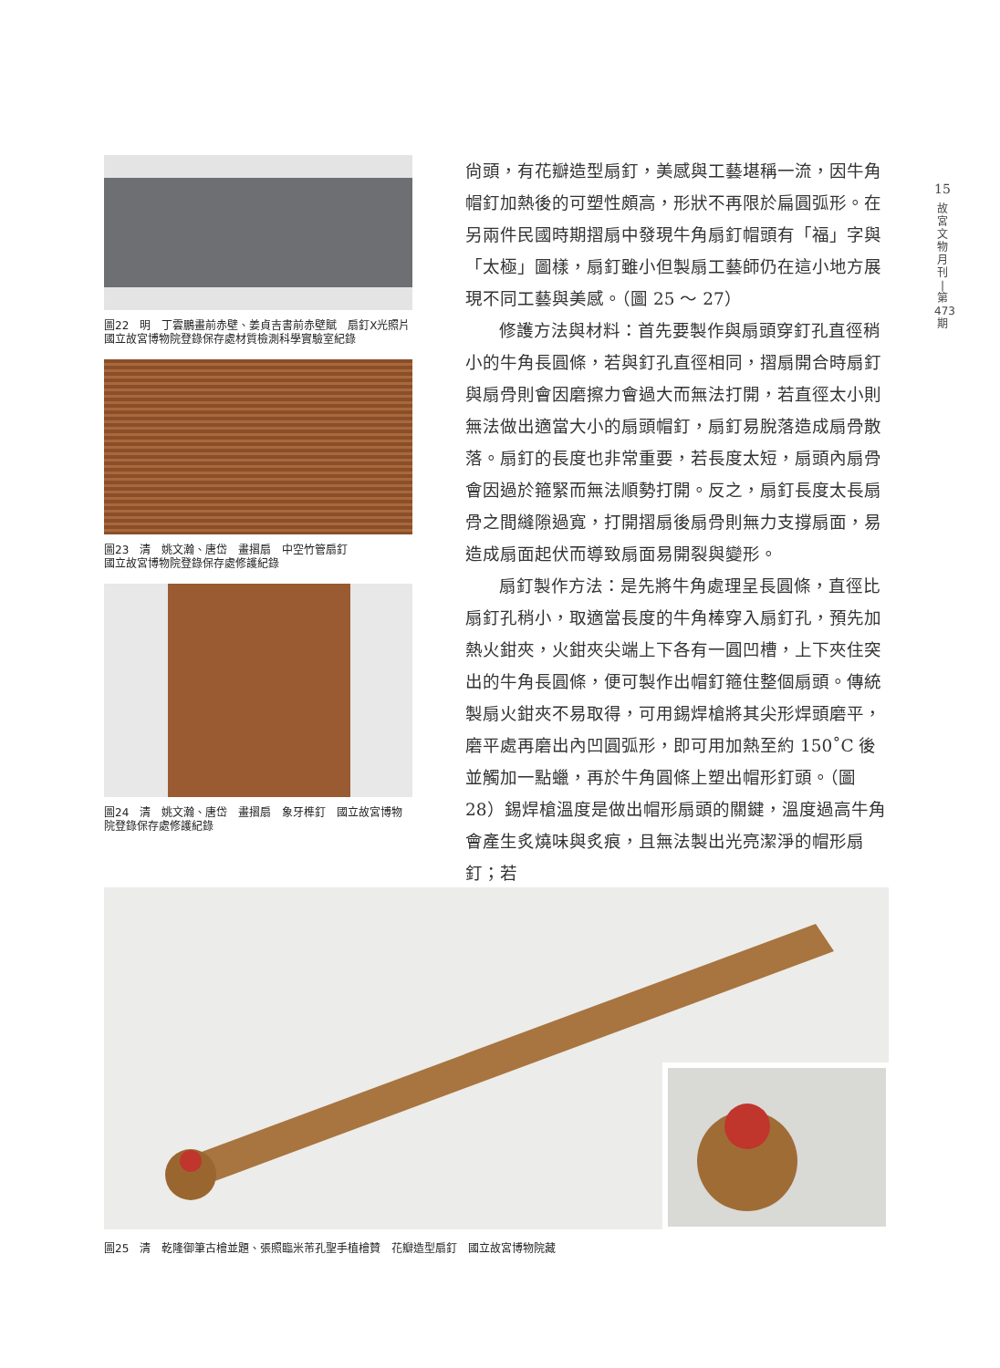15
故
宮
文
物
月
刊
|
第
473
期
圖22　明　丁雲鵬畫前赤壁、姜貞吉書前赤壁賦　扇釘X光照片　國立故宮博物院登錄保存處材質檢測科學實驗室紀錄
圖23　清　姚文瀚、唐岱　畫摺扇　中空竹管扇釘
國立故宮博物院登錄保存處修護紀錄
圖24　清　姚文瀚、唐岱　畫摺扇　象牙榫釘　國立故宮博物院登錄保存處修護紀錄
尙頭，有花瓣造型扇釘，美感與工藝堪稱一流，因牛角帽釘加熱後的可塑性頗高，形狀不再限於扁圓弧形。在另兩件民國時期摺扇中發現牛角扇釘帽頭有「福」字與「太極」圖樣，扇釘雖小但製扇工藝師仍在這小地方展現不同工藝與美感。（圖 25 ～ 27）
修護方法與材料：首先要製作與扇頭穿釘孔直徑稍小的牛角長圓條，若與釘孔直徑相同，摺扇開合時扇釘與扇骨則會因磨擦力會過大而無法打開，若直徑太小則無法做出適當大小的扇頭帽釘，扇釘易脫落造成扇骨散落。扇釘的長度也非常重要，若長度太短，扇頭內扇骨會因過於箍緊而無法順勢打開。反之，扇釘長度太長扇骨之間縫隙過寬，打開摺扇後扇骨則無力支撐扇面，易造成扇面起伏而導致扇面易開裂與變形。
扇釘製作方法：是先將牛角處理呈長圓條，直徑比扇釘孔稍小，取適當長度的牛角棒穿入扇釘孔，預先加熱火鉗夾，火鉗夾尖端上下各有一圓凹槽，上下夾住突出的牛角長圓條，便可製作出帽釘箍住整個扇頭。傳統製扇火鉗夾不易取得，可用錫焊槍將其尖形焊頭磨平，磨平處再磨出內凹圓弧形，即可用加熱至約 150˚C 後並觸加一點蠟，再於牛角圓條上塑出帽形釘頭。（圖 28）錫焊槍溫度是做出帽形扇頭的關鍵，溫度過高牛角會產生炙燒味與炙痕，且無法製出光亮潔淨的帽形扇釘；若
圖25　清　乾隆御筆古檜並題、張照臨米芾孔聖手植檜贊　花瓣造型扇釘　國立故宮博物院藏